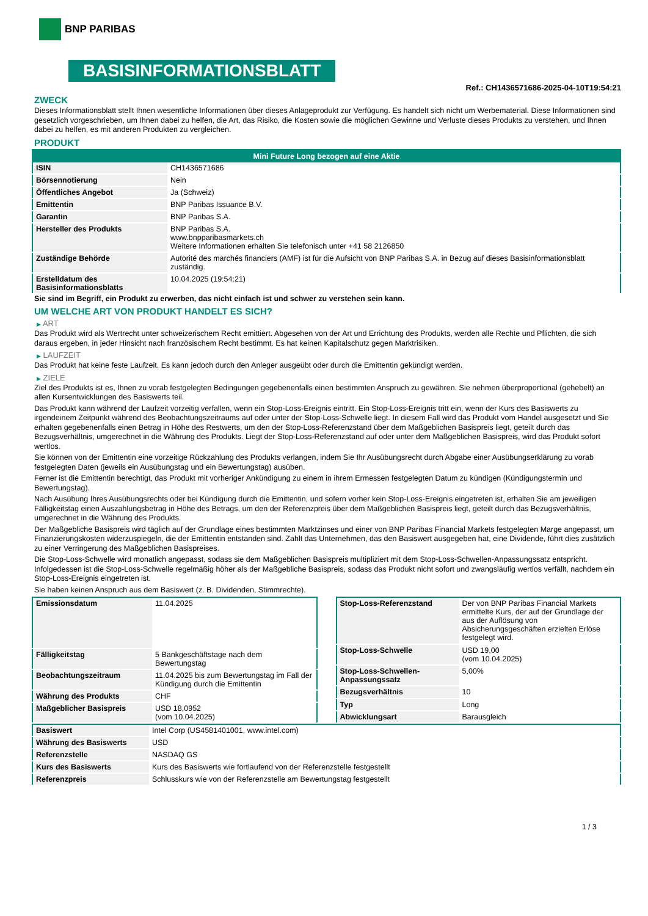BNP PARIBAS
BASISINFORMATIONSBLATT
Ref.: CH1436571686-2025-04-10T19:54:21
ZWECK
Dieses Informationsblatt stellt Ihnen wesentliche Informationen über dieses Anlageprodukt zur Verfügung. Es handelt sich nicht um Werbematerial. Diese Informationen sind gesetzlich vorgeschrieben, um Ihnen dabei zu helfen, die Art, das Risiko, die Kosten sowie die möglichen Gewinne und Verluste dieses Produkts zu verstehen, und Ihnen dabei zu helfen, es mit anderen Produkten zu vergleichen.
PRODUKT
| Mini Future Long bezogen auf eine Aktie | |
| --- | --- |
| ISIN | CH1436571686 |
| Börsennotierung | Nein |
| Öffentliches Angebot | Ja (Schweiz) |
| Emittentin | BNP Paribas Issuance B.V. |
| Garantin | BNP Paribas S.A. |
| Hersteller des Produkts | BNP Paribas S.A. www.bnpparibasmarkets.ch Weitere Informationen erhalten Sie telefonisch unter +41 58 2126850 |
| Zuständige Behörde | Autorité des marchés financiers (AMF) ist für die Aufsicht von BNP Paribas S.A. in Bezug auf dieses Basisinformationsblatt zuständig. |
| Erstelldatum des Basisinformationsblatts | 10.04.2025 (19:54:21) |
Sie sind im Begriff, ein Produkt zu erwerben, das nicht einfach ist und schwer zu verstehen sein kann.
UM WELCHE ART VON PRODUKT HANDELT ES SICH?
▶ ART
Das Produkt wird als Wertrecht unter schweizerischem Recht emittiert. Abgesehen von der Art und Errichtung des Produkts, werden alle Rechte und Pflichten, die sich daraus ergeben, in jeder Hinsicht nach französischem Recht bestimmt. Es hat keinen Kapitalschutz gegen Marktrisiken.
▶ LAUFZEIT
Das Produkt hat keine feste Laufzeit. Es kann jedoch durch den Anleger ausgeübt oder durch die Emittentin gekündigt werden.
▶ ZIELE
Ziel des Produkts ist es, Ihnen zu vorab festgelegten Bedingungen gegebenenfalls einen bestimmten Anspruch zu gewähren. Sie nehmen überproportional (gehebelt) an allen Kursentwicklungen des Basiswerts teil.
Das Produkt kann während der Laufzeit vorzeitig verfallen, wenn ein Stop-Loss-Ereignis eintritt. Ein Stop-Loss-Ereignis tritt ein, wenn der Kurs des Basiswerts zu irgendeinem Zeitpunkt während des Beobachtungszeitraums auf oder unter der Stop-Loss-Schwelle liegt. In diesem Fall wird das Produkt vom Handel ausgesetzt und Sie erhalten gegebenenfalls einen Betrag in Höhe des Restwerts, um den der Stop-Loss-Referenzstand über dem Maßgeblichen Basispreis liegt, geteilt durch das Bezugsverhältnis, umgerechnet in die Währung des Produkts. Liegt der Stop-Loss-Referenzstand auf oder unter dem Maßgeblichen Basispreis, wird das Produkt sofort wertlos.
Sie können von der Emittentin eine vorzeitige Rückzahlung des Produkts verlangen, indem Sie Ihr Ausübungsrecht durch Abgabe einer Ausübungserklärung zu vorab festgelegten Daten (jeweils ein Ausübungstag und ein Bewertungstag) ausüben.
Ferner ist die Emittentin berechtigt, das Produkt mit vorheriger Ankündigung zu einem in ihrem Ermessen festgelegten Datum zu kündigen (Kündigungstermin und Bewertungstag).
Nach Ausübung Ihres Ausübungsrechts oder bei Kündigung durch die Emittentin, und sofern vorher kein Stop-Loss-Ereignis eingetreten ist, erhalten Sie am jeweiligen Fälligkeitstag einen Auszahlungsbetrag in Höhe des Betrags, um den der Referenzpreis über dem Maßgeblichen Basispreis liegt, geteilt durch das Bezugsverhältnis, umgerechnet in die Währung des Produkts.
Der Maßgebliche Basispreis wird täglich auf der Grundlage eines bestimmten Marktzinses und einer von BNP Paribas Financial Markets festgelegten Marge angepasst, um Finanzierungskosten widerzuspiegeln, die der Emittentin entstanden sind. Zahlt das Unternehmen, das den Basiswert ausgegeben hat, eine Dividende, führt dies zusätzlich zu einer Verringerung des Maßgeblichen Basispreises.
Die Stop-Loss-Schwelle wird monatlich angepasst, sodass sie dem Maßgeblichen Basispreis multipliziert mit dem Stop-Loss-Schwellen-Anpassungssatz entspricht. Infolgedessen ist die Stop-Loss-Schwelle regelmäßig höher als der Maßgebliche Basispreis, sodass das Produkt nicht sofort und zwangsläufig wertlos verfällt, nachdem ein Stop-Loss-Ereignis eingetreten ist.
Sie haben keinen Anspruch aus dem Basiswert (z. B. Dividenden, Stimmrechte).
| Emissionsdatum | 11.04.2025 |
| Fälligkeitstag | 5 Bankgeschäftstage nach dem Bewertungstag |
| Beobachtungszeitraum | 11.04.2025 bis zum Bewertungstag im Fall der Kündigung durch die Emittentin |
| Währung des Produkts | CHF |
| Maßgeblicher Basispreis | USD 18,0952 (vom 10.04.2025) |
| Stop-Loss-Referenzstand | Der von BNP Paribas Financial Markets ermittelte Kurs, der auf der Grundlage der aus der Auflösung von Absicherungsgeschäften erzielten Erlöse festgelegt wird. |
| Stop-Loss-Schwelle | USD 19,00 (vom 10.04.2025) |
| Stop-Loss-Schwellen-Anpassungssatz | 5,00% |
| Bezugsverhältnis | 10 |
| Typ | Long |
| Abwicklungsart | Barausgleich |
| Basiswert | Intel Corp (US4581401001, www.intel.com) |
| Währung des Basiswerts | USD |
| Referenzstelle | NASDAQ GS |
| Kurs des Basiswerts | Kurs des Basiswerts wie fortlaufend von der Referenzstelle festgestellt |
| Referenzpreis | Schlusskurs wie von der Referenzstelle am Bewertungstag festgestellt |
1 / 3